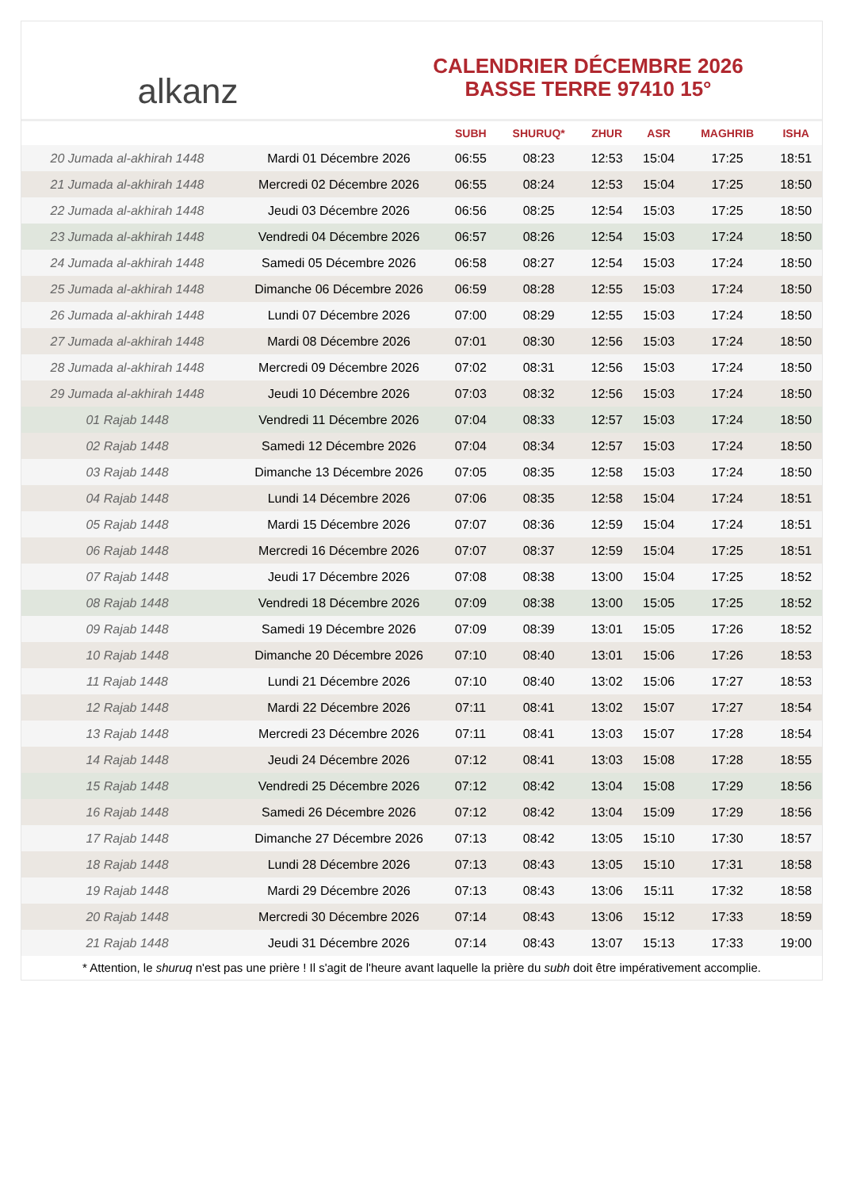alkanz
CALENDRIER DÉCEMBRE 2026
BASSE TERRE 97410 15°
| | | SUBH | SHURUQ* | ZHUR | ASR | MAGHRIB | ISHA |
| --- | --- | --- | --- | --- | --- | --- | --- |
| 20 Jumada al-akhirah 1448 | Mardi 01 Décembre 2026 | 06:55 | 08:23 | 12:53 | 15:04 | 17:25 | 18:51 |
| 21 Jumada al-akhirah 1448 | Mercredi 02 Décembre 2026 | 06:55 | 08:24 | 12:53 | 15:04 | 17:25 | 18:50 |
| 22 Jumada al-akhirah 1448 | Jeudi 03 Décembre 2026 | 06:56 | 08:25 | 12:54 | 15:03 | 17:25 | 18:50 |
| 23 Jumada al-akhirah 1448 | Vendredi 04 Décembre 2026 | 06:57 | 08:26 | 12:54 | 15:03 | 17:24 | 18:50 |
| 24 Jumada al-akhirah 1448 | Samedi 05 Décembre 2026 | 06:58 | 08:27 | 12:54 | 15:03 | 17:24 | 18:50 |
| 25 Jumada al-akhirah 1448 | Dimanche 06 Décembre 2026 | 06:59 | 08:28 | 12:55 | 15:03 | 17:24 | 18:50 |
| 26 Jumada al-akhirah 1448 | Lundi 07 Décembre 2026 | 07:00 | 08:29 | 12:55 | 15:03 | 17:24 | 18:50 |
| 27 Jumada al-akhirah 1448 | Mardi 08 Décembre 2026 | 07:01 | 08:30 | 12:56 | 15:03 | 17:24 | 18:50 |
| 28 Jumada al-akhirah 1448 | Mercredi 09 Décembre 2026 | 07:02 | 08:31 | 12:56 | 15:03 | 17:24 | 18:50 |
| 29 Jumada al-akhirah 1448 | Jeudi 10 Décembre 2026 | 07:03 | 08:32 | 12:56 | 15:03 | 17:24 | 18:50 |
| 01 Rajab 1448 | Vendredi 11 Décembre 2026 | 07:04 | 08:33 | 12:57 | 15:03 | 17:24 | 18:50 |
| 02 Rajab 1448 | Samedi 12 Décembre 2026 | 07:04 | 08:34 | 12:57 | 15:03 | 17:24 | 18:50 |
| 03 Rajab 1448 | Dimanche 13 Décembre 2026 | 07:05 | 08:35 | 12:58 | 15:03 | 17:24 | 18:50 |
| 04 Rajab 1448 | Lundi 14 Décembre 2026 | 07:06 | 08:35 | 12:58 | 15:04 | 17:24 | 18:51 |
| 05 Rajab 1448 | Mardi 15 Décembre 2026 | 07:07 | 08:36 | 12:59 | 15:04 | 17:24 | 18:51 |
| 06 Rajab 1448 | Mercredi 16 Décembre 2026 | 07:07 | 08:37 | 12:59 | 15:04 | 17:25 | 18:51 |
| 07 Rajab 1448 | Jeudi 17 Décembre 2026 | 07:08 | 08:38 | 13:00 | 15:04 | 17:25 | 18:52 |
| 08 Rajab 1448 | Vendredi 18 Décembre 2026 | 07:09 | 08:38 | 13:00 | 15:05 | 17:25 | 18:52 |
| 09 Rajab 1448 | Samedi 19 Décembre 2026 | 07:09 | 08:39 | 13:01 | 15:05 | 17:26 | 18:52 |
| 10 Rajab 1448 | Dimanche 20 Décembre 2026 | 07:10 | 08:40 | 13:01 | 15:06 | 17:26 | 18:53 |
| 11 Rajab 1448 | Lundi 21 Décembre 2026 | 07:10 | 08:40 | 13:02 | 15:06 | 17:27 | 18:53 |
| 12 Rajab 1448 | Mardi 22 Décembre 2026 | 07:11 | 08:41 | 13:02 | 15:07 | 17:27 | 18:54 |
| 13 Rajab 1448 | Mercredi 23 Décembre 2026 | 07:11 | 08:41 | 13:03 | 15:07 | 17:28 | 18:54 |
| 14 Rajab 1448 | Jeudi 24 Décembre 2026 | 07:12 | 08:41 | 13:03 | 15:08 | 17:28 | 18:55 |
| 15 Rajab 1448 | Vendredi 25 Décembre 2026 | 07:12 | 08:42 | 13:04 | 15:08 | 17:29 | 18:56 |
| 16 Rajab 1448 | Samedi 26 Décembre 2026 | 07:12 | 08:42 | 13:04 | 15:09 | 17:29 | 18:56 |
| 17 Rajab 1448 | Dimanche 27 Décembre 2026 | 07:13 | 08:42 | 13:05 | 15:10 | 17:30 | 18:57 |
| 18 Rajab 1448 | Lundi 28 Décembre 2026 | 07:13 | 08:43 | 13:05 | 15:10 | 17:31 | 18:58 |
| 19 Rajab 1448 | Mardi 29 Décembre 2026 | 07:13 | 08:43 | 13:06 | 15:11 | 17:32 | 18:58 |
| 20 Rajab 1448 | Mercredi 30 Décembre 2026 | 07:14 | 08:43 | 13:06 | 15:12 | 17:33 | 18:59 |
| 21 Rajab 1448 | Jeudi 31 Décembre 2026 | 07:14 | 08:43 | 13:07 | 15:13 | 17:33 | 19:00 |
* Attention, le shuruq n'est pas une prière ! Il s'agit de l'heure avant laquelle la prière du subh doit être impérativement accomplie.